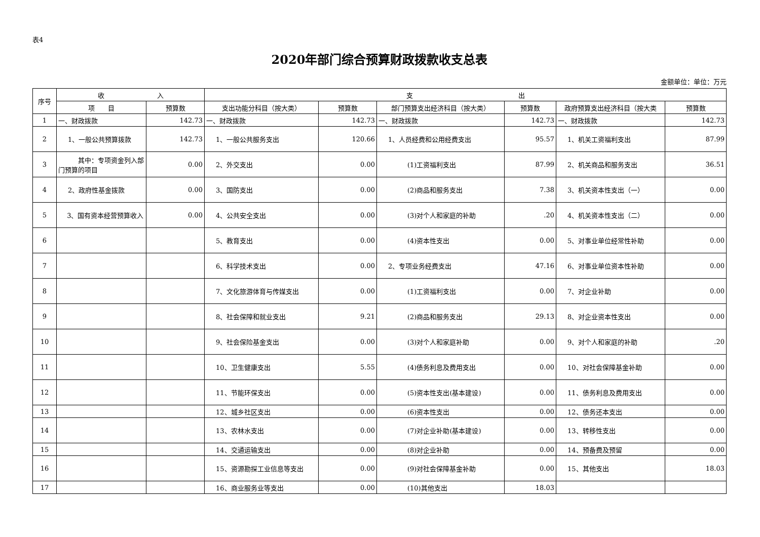表4
2020年部门综合预算财政拨款收支总表
金额单位：单位：万元
| 序号 | 收 入 | | 支 出 | | | | | |
| --- | --- | --- | --- | --- | --- | --- | --- | --- |
| | 项 目 | 预算数 | 支出功能分科目（按大类） | 预算数 | 部门预算支出经济科目（按大类） | 预算数 | 政府预算支出经济科目（按大类 | 预算数 |
| 1 | 一、财政拨款 | 142.73 | 一、财政拨款 | 142.73 | 一、财政拨款 | 142.73 | 一、财政拨款 | 142.73 |
| 2 | 1、一般公共预算拨款 | 142.73 | 1、一般公共服务支出 | 120.66 | 1、人员经费和公用经费支出 | 95.57 | 1、机关工资福利支出 | 87.99 |
| 3 | 其中：专项资金列入部门预算的项目 | 0.00 | 2、外交支出 | 0.00 | (1)工资福利支出 | 87.99 | 2、机关商品和服务支出 | 36.51 |
| 4 | 2、政府性基金拨款 | 0.00 | 3、国防支出 | 0.00 | (2)商品和服务支出 | 7.38 | 3、机关资本性支出（一） | 0.00 |
| 5 | 3、国有资本经营预算收入 | 0.00 | 4、公共安全支出 | 0.00 | (3)对个人和家庭的补助 | .20 | 4、机关资本性支出（二） | 0.00 |
| 6 | | | 5、教育支出 | 0.00 | (4)资本性支出 | 0.00 | 5、对事业单位经常性补助 | 0.00 |
| 7 | | | 6、科学技术支出 | 0.00 | 2、专项业务经费支出 | 47.16 | 6、对事业单位资本性补助 | 0.00 |
| 8 | | | 7、文化旅游体育与传媒支出 | 0.00 | (1)工资福利支出 | 0.00 | 7、对企业补助 | 0.00 |
| 9 | | | 8、社会保障和就业支出 | 9.21 | (2)商品和服务支出 | 29.13 | 8、对企业资本性支出 | 0.00 |
| 10 | | | 9、社会保险基金支出 | 0.00 | (3)对个人和家庭补助 | 0.00 | 9、对个人和家庭的补助 | .20 |
| 11 | | | 10、卫生健康支出 | 5.55 | (4)债务利息及费用支出 | 0.00 | 10、对社会保障基金补助 | 0.00 |
| 12 | | | 11、节能环保支出 | 0.00 | (5)资本性支出(基本建设) | 0.00 | 11、债务利息及费用支出 | 0.00 |
| 13 | | | 12、城乡社区支出 | 0.00 | (6)资本性支出 | 0.00 | 12、债务还本支出 | 0.00 |
| 14 | | | 13、农林水支出 | 0.00 | (7)对企业补助(基本建设) | 0.00 | 13、转移性支出 | 0.00 |
| 15 | | | 14、交通运输支出 | 0.00 | (8)对企业补助 | 0.00 | 14、预备费及预留 | 0.00 |
| 16 | | | 15、资源勘探工业信息等支出 | 0.00 | (9)对社会保障基金补助 | 0.00 | 15、其他支出 | 18.03 |
| 17 | | | 16、商业服务业等支出 | 0.00 | (10)其他支出 | 18.03 | | |